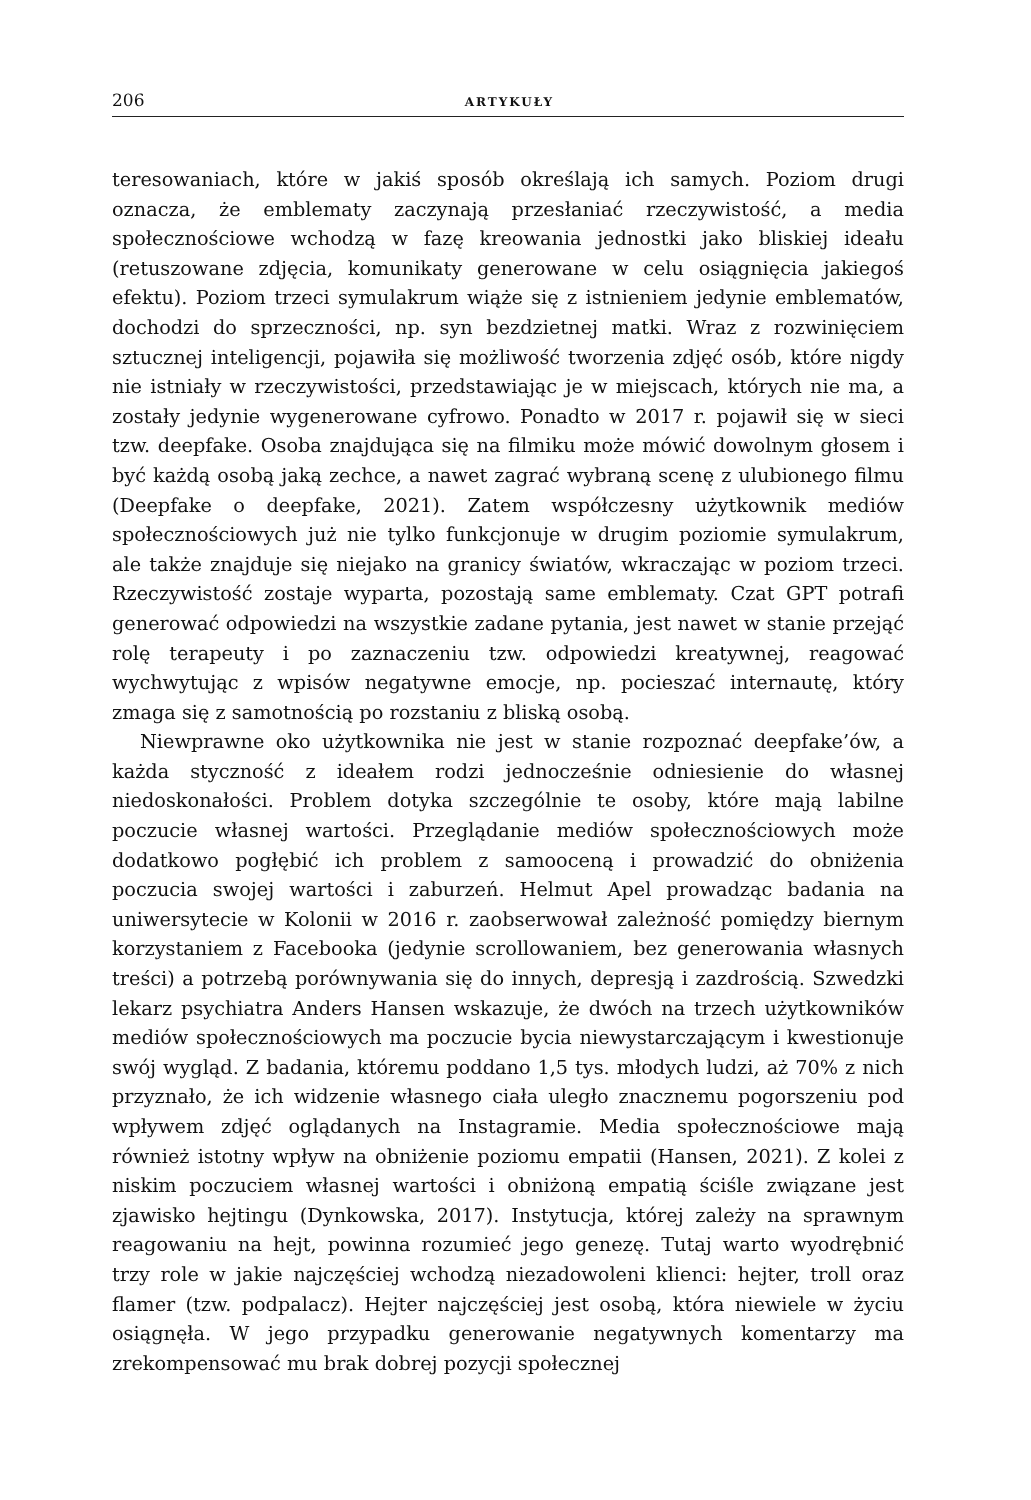206 ARTYKUŁY
teresowaniach, które w jakiś sposób określają ich samych. Poziom drugi oznacza, że emblematy zaczynają przesłaniać rzeczywistość, a media społecznościowe wchodzą w fazę kreowania jednostki jako bliskiej ideału (retuszowane zdjęcia, komunikaty generowane w celu osiągnięcia jakiegoś efektu). Poziom trzeci symulakrum wiąże się z istnieniem jedynie emblematów, dochodzi do sprzeczności, np. syn bezdzietnej matki. Wraz z rozwinięciem sztucznej inteligencji, pojawiła się możliwość tworzenia zdjęć osób, które nigdy nie istniały w rzeczywistości, przedstawiając je w miejscach, których nie ma, a zostały jedynie wygenerowane cyfrowo. Ponadto w 2017 r. pojawił się w sieci tzw. deepfake. Osoba znajdująca się na filmiku może mówić dowolnym głosem i być każdą osobą jaką zechce, a nawet zagrać wybraną scenę z ulubionego filmu (Deepfake o deepfake, 2021). Zatem współczesny użytkownik mediów społecznościowych już nie tylko funkcjonuje w drugim poziomie symulakrum, ale także znajduje się niejako na granicy światów, wkraczając w poziom trzeci. Rzeczywistość zostaje wyparta, pozostają same emblematy. Czat GPT potrafi generować odpowiedzi na wszystkie zadane pytania, jest nawet w stanie przejąć rolę terapeuty i po zaznaczeniu tzw. odpowiedzi kreatywnej, reagować wychwytując z wpisów negatywne emocje, np. pocieszać internautę, który zmaga się z samotnością po rozstaniu z bliską osobą.
Niewprawne oko użytkownika nie jest w stanie rozpoznać deepfake’ów, a każda styczność z ideałem rodzi jednocześnie odniesienie do własnej niedoskonałości. Problem dotyka szczególnie te osoby, które mają labilne poczucie własnej wartości. Przeglądanie mediów społecznościowych może dodatkowo pogłębić ich problem z samooceną i prowadzić do obniżenia poczucia swojej wartości i zaburzeń. Helmut Apel prowadząc badania na uniwersytecie w Kolonii w 2016 r. zaobserwował zależność pomiędzy biernym korzystaniem z Facebooka (jedynie scrollowaniem, bez generowania własnych treści) a potrzebą porównywania się do innych, depresją i zazdrością. Szwedzki lekarz psychiatra Anders Hansen wskazuje, że dwóch na trzech użytkowników mediów społecznościowych ma poczucie bycia niewystarczającym i kwestionuje swój wygląd. Z badania, któremu poddano 1,5 tys. młodych ludzi, aż 70% z nich przyznało, że ich widzenie własnego ciała uległo znacznemu pogorszeniu pod wpływem zdjęć oglądanych na Instagramie. Media społecznościowe mają również istotny wpływ na obniżenie poziomu empatii (Hansen, 2021). Z kolei z niskim poczuciem własnej wartości i obniżoną empatią ściśle związane jest zjawisko hejtingu (Dynkowska, 2017). Instytucja, której zależy na sprawnym reagowaniu na hejt, powinna rozumieć jego genezę. Tutaj warto wyodrębnić trzy role w jakie najczęściej wchodzą niezadowoleni klienci: hejter, troll oraz flamer (tzw. podpalacz). Hejter najczęściej jest osobą, która niewiele w życiu osiągnęła. W jego przypadku generowanie negatywnych komentarzy ma zrekompensować mu brak dobrej pozycji społecznej